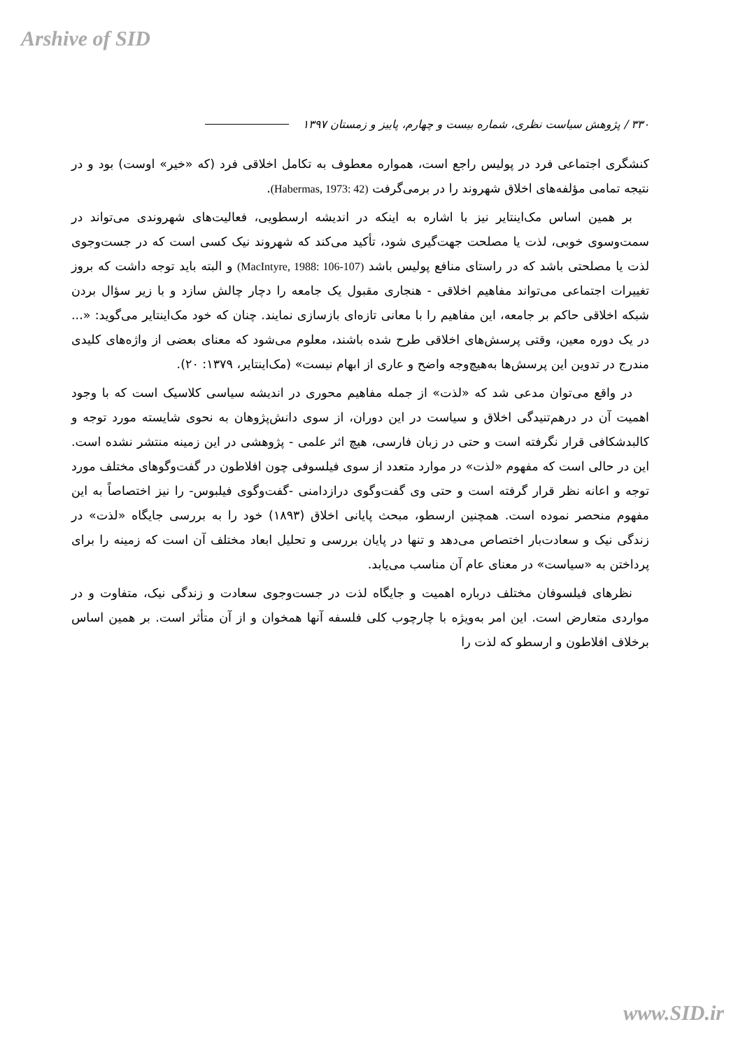Arshive of SID
۳۳۰ / پژوهش سیاست نظری، شماره بیست و چهارم، پاییز و زمستان ۱۳۹۷
کنشگری اجتماعی فرد در پولیس راجع است، همواره معطوف به تکامل اخلاقی فرد (که «خیر» اوست) بود و در نتیجه تمامی مؤلفه‌های اخلاق شهروند را در برمی‌گرفت (Habermas, 1973: 42).
بر همین اساس مک‌اینتایر نیز با اشاره به اینکه در اندیشه ارسطویی، فعالیت‌های شهروندی می‌تواند در سمت‌وسوی خوبی، لذت یا مصلحت جهت‌گیری شود، تأکید می‌کند که شهروند نیک کسی است که در جست‌وجوی لذت یا مصلحتی باشد که در راستای منافع پولیس باشد (MacIntyre, 1988: 106-107) و البته باید توجه داشت که بروز تغییرات اجتماعی می‌تواند مفاهیم اخلاقی - هنجاری مقبول یک جامعه را دچار چالش سازد و با زیر سؤال بردن شبکه اخلاقی حاکم بر جامعه، این مفاهیم را با معانی تازه‌ای بازسازی نمایند. چنان که خود مک‌اینتایر می‌گوید: «... در یک دوره معین، وقتی پرسش‌های اخلاقی طرح شده باشند، معلوم می‌شود که معنای بعضی از واژه‌های کلیدی مندرج در تدوین این پرسش‌ها به‌هیچ‌وجه واضح و عاری از ابهام نیست» (مک‌اینتایر، ۱۳۷۹: ۲۰).
در واقع می‌توان مدعی شد که «لذت» از جمله مفاهیم محوری در اندیشه سیاسی کلاسیک است که با وجود اهمیت آن در درهم‌تنیدگی اخلاق و سیاست در این دوران، از سوی دانش‌پژوهان به نحوی شایسته مورد توجه و کالبدشکافی قرار نگرفته است و حتی در زبان فارسی، هیچ اثر علمی - پژوهشی در این زمینه منتشر نشده است. این در حالی است که مفهوم «لذت» در موارد متعدد از سوی فیلسوفی چون افلاطون در گفت‌وگوهای مختلف مورد توجه و اعانه نظر قرار گرفته است و حتی وی گفت‌وگوی درازدامنی -گفت‌وگوی فیلبوس- را نیز اختصاصاً به این مفهوم منحصر نموده است. همچنین ارسطو، مبحث پایانی اخلاق (۱۸۹۳) خود را به بررسی جایگاه «لذت» در زندگی نیک و سعادت‌بار اختصاص می‌دهد و تنها در پایان بررسی و تحلیل ابعاد مختلف آن است که زمینه را برای پرداختن به «سیاست» در معنای عام آن مناسب می‌یابد.
نظرهای فیلسوفان مختلف درباره اهمیت و جایگاه لذت در جست‌وجوی سعادت و زندگی نیک، متفاوت و در مواردی متعارض است. این امر به‌ویژه با چارچوب کلی فلسفه آنها همخوان و از آن متأثر است. بر همین اساس برخلاف افلاطون و ارسطو که لذت را
www.SID.ir